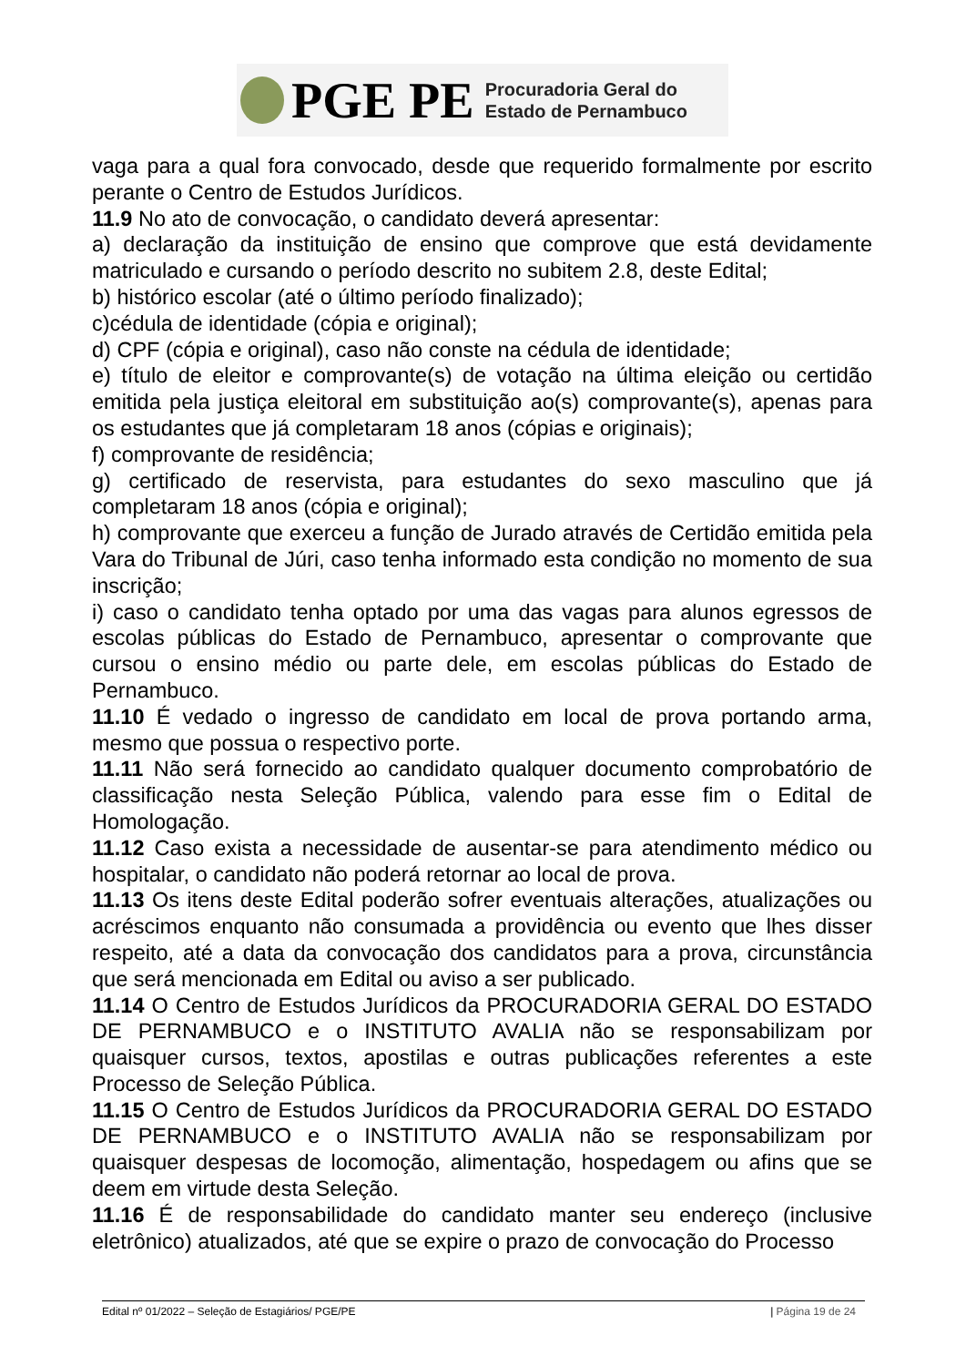PGE PE
Procuradoria Geral do
Estado de Pernambuco
vaga para a qual fora convocado, desde que requerido formalmente por escrito perante o Centro de Estudos Jurídicos.
11.9 No ato de convocação, o candidato deverá apresentar:
a) declaração da instituição de ensino que comprove que está devidamente matriculado e cursando o período descrito no subitem 2.8, deste Edital;
b) histórico escolar (até o último período finalizado);
c)cédula de identidade (cópia e original);
d) CPF (cópia e original), caso não conste na cédula de identidade;
e) título de eleitor e comprovante(s) de votação na última eleição ou certidão emitida pela justiça eleitoral em substituição ao(s) comprovante(s), apenas para os estudantes que já completaram 18 anos (cópias e originais);
f) comprovante de residência;
g) certificado de reservista, para estudantes do sexo masculino que já completaram 18 anos (cópia e original);
h) comprovante que exerceu a função de Jurado através de Certidão emitida pela Vara do Tribunal de Júri, caso tenha informado esta condição no momento de sua inscrição;
i) caso o candidato tenha optado por uma das vagas para alunos egressos de escolas públicas do Estado de Pernambuco, apresentar o comprovante que cursou o ensino médio ou parte dele, em escolas públicas do Estado de Pernambuco.
11.10 É vedado o ingresso de candidato em local de prova portando arma, mesmo que possua o respectivo porte.
11.11 Não será fornecido ao candidato qualquer documento comprobatório de classificação nesta Seleção Pública, valendo para esse fim o Edital de Homologação.
11.12 Caso exista a necessidade de ausentar-se para atendimento médico ou hospitalar, o candidato não poderá retornar ao local de prova.
11.13 Os itens deste Edital poderão sofrer eventuais alterações, atualizações ou acréscimos enquanto não consumada a providência ou evento que lhes disser respeito, até a data da convocação dos candidatos para a prova, circunstância que será mencionada em Edital ou aviso a ser publicado.
11.14 O Centro de Estudos Jurídicos da PROCURADORIA GERAL DO ESTADO DE PERNAMBUCO e o INSTITUTO AVALIA não se responsabilizam por quaisquer cursos, textos, apostilas e outras publicações referentes a este Processo de Seleção Pública.
11.15 O Centro de Estudos Jurídicos da PROCURADORIA GERAL DO ESTADO DE PERNAMBUCO e o INSTITUTO AVALIA não se responsabilizam por quaisquer despesas de locomoção, alimentação, hospedagem ou afins que se deem em virtude desta Seleção.
11.16 É de responsabilidade do candidato manter seu endereço (inclusive eletrônico) atualizados, até que se expire o prazo de convocação do Processo
Edital nº 01/2022 – Seleção de Estagiários/ PGE/PE | Página 19 de 24